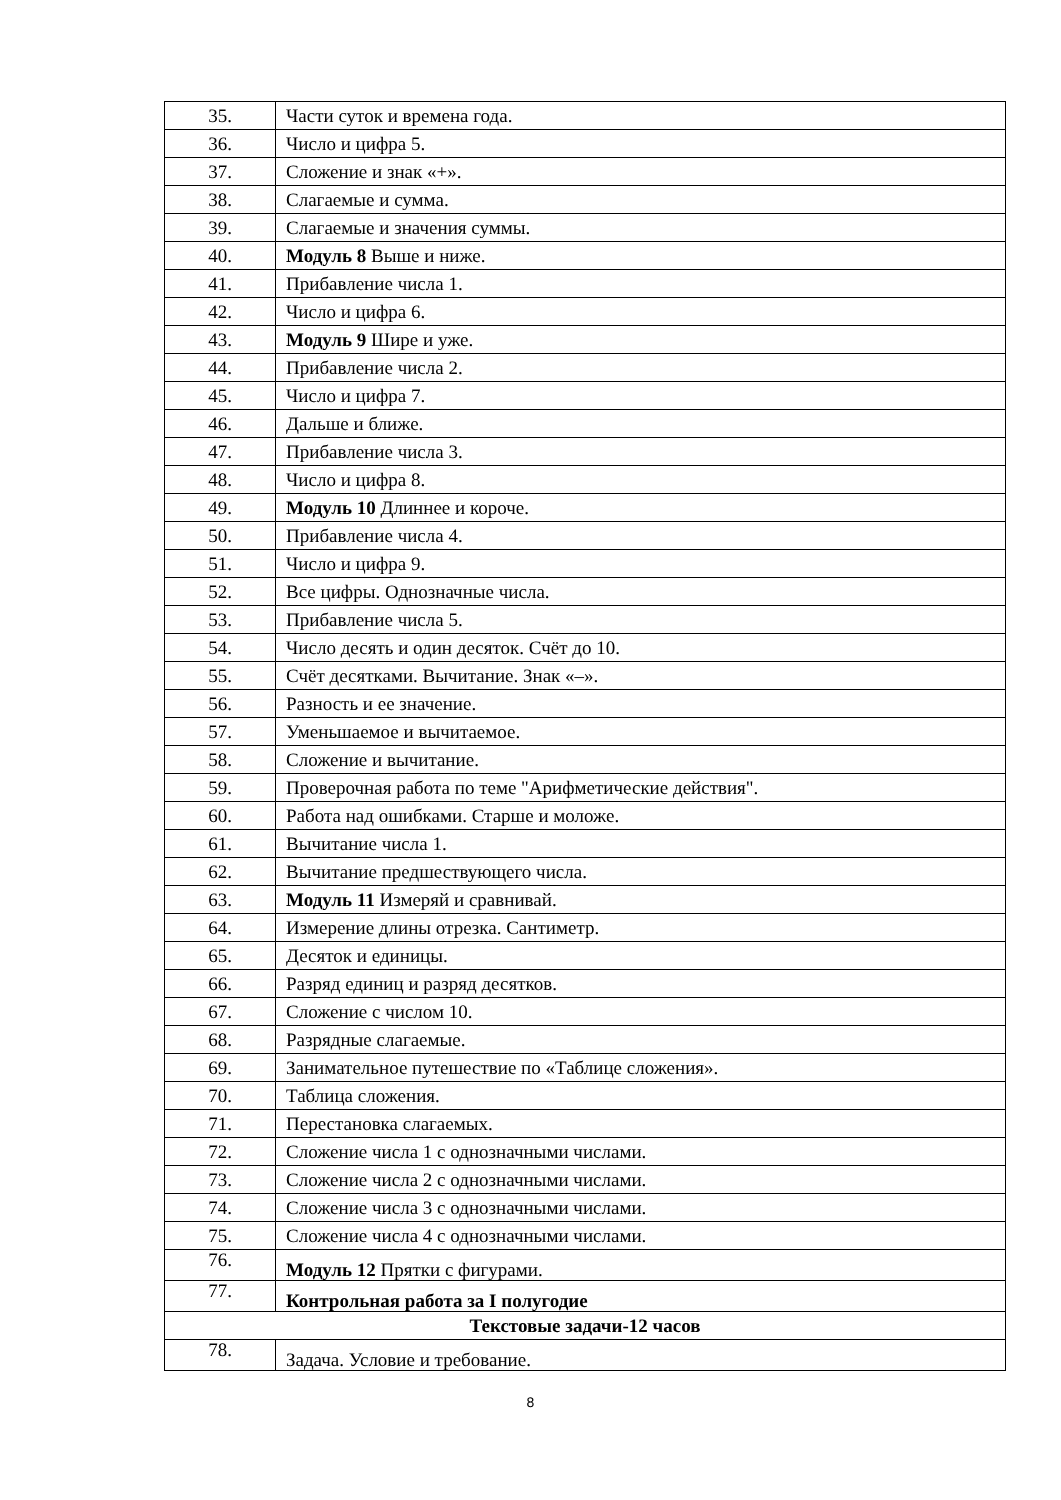| 35. | Части суток и времена года. |
| 36. | Число и цифра 5. |
| 37. | Сложение и знак «+». |
| 38. | Слагаемые и сумма. |
| 39. | Слагаемые и значения суммы. |
| 40. | Модуль 8 Выше и ниже. |
| 41. | Прибавление числа 1. |
| 42. | Число и цифра 6. |
| 43. | Модуль 9 Шире и уже. |
| 44. | Прибавление числа 2. |
| 45. | Число и цифра 7. |
| 46. | Дальше и ближе. |
| 47. | Прибавление числа 3. |
| 48. | Число и цифра 8. |
| 49. | Модуль 10 Длиннее и короче. |
| 50. | Прибавление числа 4. |
| 51. | Число и цифра 9. |
| 52. | Все цифры. Однозначные числа. |
| 53. | Прибавление числа 5. |
| 54. | Число десять и один десяток. Счёт до 10. |
| 55. | Счёт десятками. Вычитание. Знак «–». |
| 56. | Разность и ее значение. |
| 57. | Уменьшаемое и вычитаемое. |
| 58. | Сложение и вычитание. |
| 59. | Проверочная работа по теме "Арифметические действия". |
| 60. | Работа над ошибками. Старше и моложе. |
| 61. | Вычитание числа 1. |
| 62. | Вычитание предшествующего числа. |
| 63. | Модуль 11 Измеряй и сравнивай. |
| 64. | Измерение длины отрезка. Сантиметр. |
| 65. | Десяток и единицы. |
| 66. | Разряд единиц и разряд десятков. |
| 67. | Сложение с числом 10. |
| 68. | Разрядные слагаемые. |
| 69. | Занимательное путешествие по «Таблице сложения». |
| 70. | Таблица сложения. |
| 71. | Перестановка слагаемых. |
| 72. | Сложение числа 1 с однозначными числами. |
| 73. | Сложение числа 2 с однозначными числами. |
| 74. | Сложение числа 3 с однозначными числами. |
| 75. | Сложение числа 4 с однозначными числами. |
| 76. | Модуль 12 Прятки с фигурами. |
| 77. | Контрольная работа за I полугодие |
| Текстовые задачи-12 часов | |
| 78. | Задача. Условие и требование. |
8